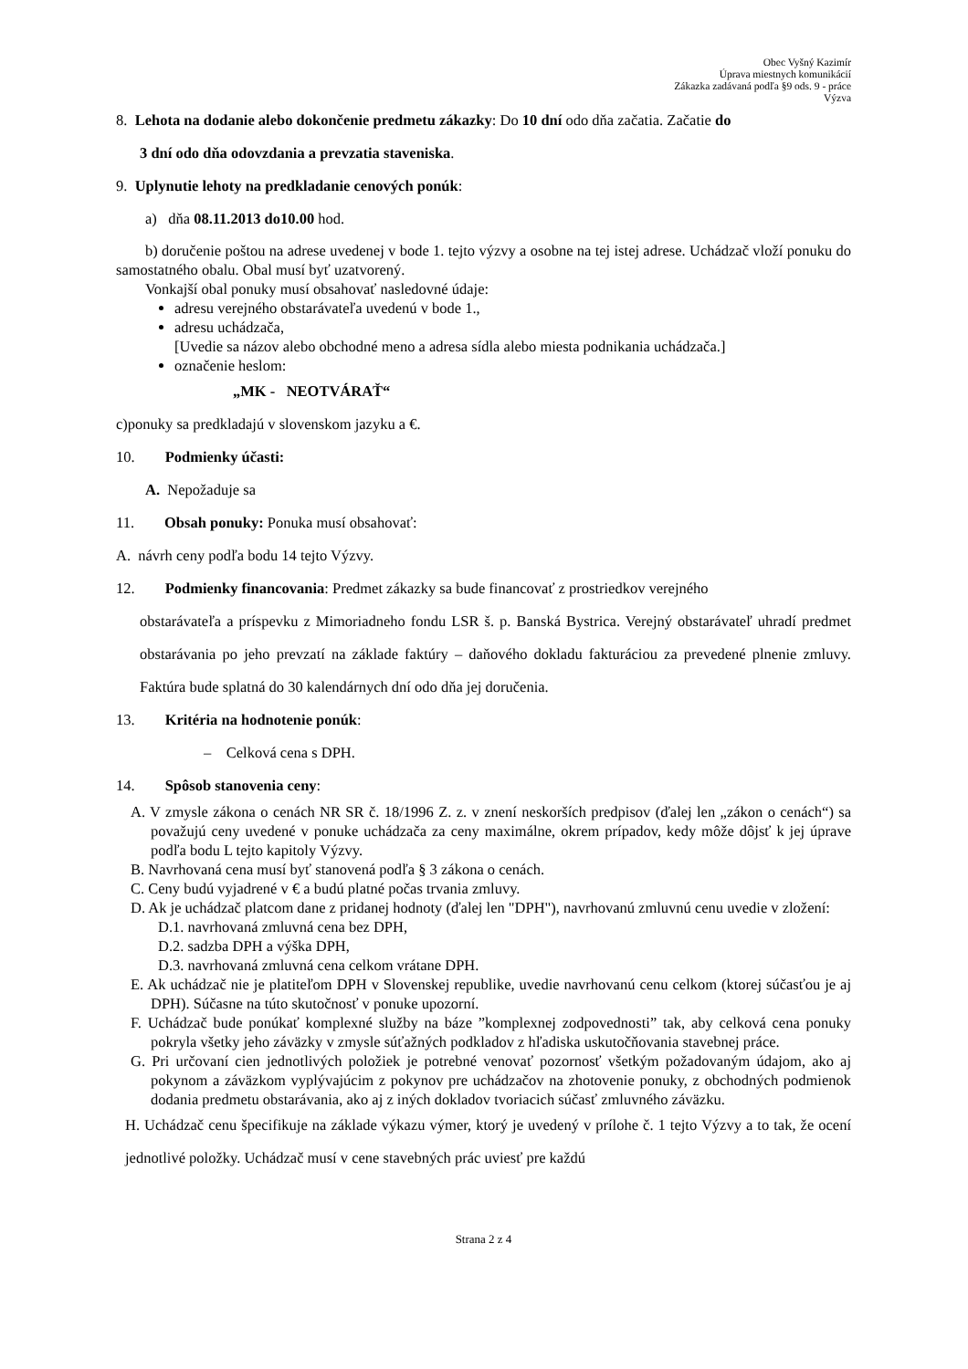Obec Vyšný Kazimír
Úprava miestnych komunikácií
Zákazka zadávaná podľa §9 ods. 9 - práce
Výzva
8. Lehota na dodanie alebo dokončenie predmetu zákazky: Do 10 dní odo dňa začatia. Začatie do
3 dní odo dňa odovzdania a prevzatia staveniska.
9. Uplynutie lehoty na predkladanie cenových ponúk:
a) dňa 08.11.2013 do10.00 hod.
b) doručenie poštou na adrese uvedenej v bode 1. tejto výzvy a osobne na tej istej adrese. Uchádzač vloží ponuku do samostatného obalu. Obal musí byť uzatvorený.
Vonkajší obal ponuky musí obsahovať nasledovné údaje:
adresu verejného obstarávateľa uvedenú v bode 1.,
adresu uchádzača,
[Uvedie sa názov alebo obchodné meno a adresa sídla alebo miesta podnikania uchádzača.]
označenie heslom:
„MK - NEOTVÁRAŤ“
c)ponuky sa predkladajú v slovenskom jazyku a €.
10. Podmienky účasti:
A. Nepožaduje sa
11. Obsah ponuky: Ponuka musí obsahovať:
A. návrh ceny podľa bodu 14 tejto Výzvy.
12. Podmienky financovania: Predmet zákazky sa bude financovať z prostriedkov verejného
obstarávateľa a príspevku z Mimoriadneho fondu LSR š. p. Banská Bystrica. Verejný obstarávateľ uhradí predmet obstarávania po jeho prevzatí na základe faktúry – daňového dokladu fakturáciou za prevedené plnenie zmluvy. Faktúra bude splatná do 30 kalendárnych dní odo dňa jej doručenia.
13. Kritéria na hodnotenie ponúk:
– Celková cena s DPH.
14. Spôsob stanovenia ceny:
A. V zmysle zákona o cenách NR SR č. 18/1996 Z. z. v znení neskorších predpisov (ďalej len „zákon o cenách“) sa považujú ceny uvedené v ponuke uchádzača za ceny maximálne, okrem prípadov, kedy môže dôjsť k jej úprave podľa bodu L tejto kapitoly Výzvy.
B. Navrhovaná cena musí byť stanovená podľa § 3 zákona o cenách.
C. Ceny budú vyjadrené v € a budú platné počas trvania zmluvy.
D. Ak je uchádzač platcom dane z pridanej hodnoty (ďalej len "DPH"), navrhovanú zmluvnú cenu uvedie v zložení:
D.1. navrhovaná zmluvná cena bez DPH,
D.2. sadzba DPH a výška DPH,
D.3. navrhovaná zmluvná cena celkom vrátane DPH.
E. Ak uchádzač nie je platiteľom DPH v Slovenskej republike, uvedie navrhovanú cenu celkom (ktorej súčasťou je aj DPH). Súčasne na túto skutočnosť v ponuke upozorní.
F. Uchádzač bude ponúkať komplexné služby na báze ”komplexnej zodpovednosti” tak, aby celková cena ponuky pokryla všetky jeho záväzky v zmysle súťažných podkladov z hľadiska uskutočňovania stavebnej práce.
G. Pri určovaní cien jednotlivých položiek je potrebné venovať pozornosť všetkým požadovaným údajom, ako aj pokynom a záväzkom vyplývajúcim z pokynov pre uchádzačov na zhotovenie ponuky, z obchodných podmienok dodania predmetu obstarávania, ako aj z iných dokladov tvoriacich súčasť zmluvného záväzku.
H. Uchádzač cenu špecifikuje na základe výkazu výmer, ktorý je uvedený v prílohe č. 1 tejto Výzvy a to tak, že ocení jednotlivé položky. Uchádzač musí v cene stavebných prác uviesť pre každú
Strana 2 z 4